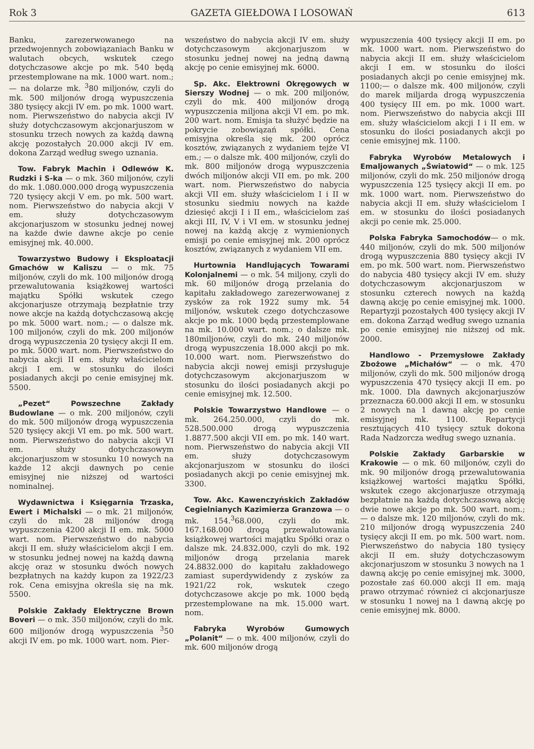Rok 3 GAZETA GIEŁDOWA I LOSOWAŃ 613
Banku, zarezerwowanego na przedwojennych zobowiązaniach Banku w walutach obcych, wskutek czego dotychczasowe akcje po mk. 540 będą przestemplowane na mk. 1000 wart. nom.; — na dolarze mk. <sup>3</sup>80 miljonów, czyli do mk. 500 miljonów drogą wypuszczenia 380 tysięcy akcji IV em. po mk. 1000 wart. nom. Pierwszeństwo do nabycia akcji IV służy dotychczasowym akcjonarjuszom w stosunku trzech nowych za każdą dawną akcję pozostałych 20.000 akcji IV em. dokona Zarząd według swego uznania.
Tow. Fabryk Machin i Odlewów K. Rudzki i S-ka — o mk. 360 miljonów, czyli do mk. 1.080.000.000 drogą wypuszczenia 720 tysięcy akcji V em. po mk. 500 wart. nom. Pierwszeństwo do nabycia akcji V em. służy dotychczasowym akcjonarjuszom w stosunku jednej nowej na każde dwie dawne akcje po cenie emisyjnej mk. 40.000.
Towarzystwo Budowy i Eksploatacji Gmachów w Kaliszu — o mk. 75 miljonów, czyli do mk. 100 miljonów drogą przewalutowania książkowej wartości majątku Spółki wskutek czego akcjonarjusze otrzymają bezpłatnie trzy nowe akcje na każdą dotychczasową akcję po mk. 5000 wart. nom.; — o dalsze mk. 100 miljonów, czyli do mk. 200 miljonów drogą wypuszczenia 20 tysięcy akcji II em. po mk. 5000 wart. nom. Pierwszeństwo do nabycia akcji II em. służy właścicielom akcji I em. w stosunku do ilości posiadanych akcji po cenie emisyjnej mk. 5500.
„Pezet“ Powszechne Zakłady Budowlane — o mk. 200 miljonów, czyli do mk. 500 miljonów drogą wypuszczenia 520 tysięcy akcji VI em. po mk. 500 wart. nom. Pierwszeństwo do nabycia akcji VI em. służy dotychczasowym akcjonarjuszom w stosunku 10 nowych na każde 12 akcji dawnych po cenie emisyjnej nie niższej od wartości nominalnej.
Wydawnictwa i Księgarnia Trzaska, Ewert i Michalski — o mk. 21 miljonów, czyli do mk. 28 miljonów drogą wypuszczenia 4200 akcji II em. mk. 5000 wart. nom. Pierwszeństwo do nabycia akcji II em. służy właścicielom akcji I em. w stosunku jednej nowej na każdą dawną akcję oraz w stosunku dwóch nowych bezpłatnych na każdy kupon za 1922/23 rok. Cena emisyjna określa się na mk. 5500.
Polskie Zakłady Elektryczne Brown Boveri — o mk. 350 miljonów, czyli do mk. 600 miljonów drogą wypuszczenia <sup>3</sup>50 akcji IV em. po mk. 1000 wart. nom. Pier-
wszeństwo do nabycia akcji IV em. służy dotychczasowym akcjonarjuszom w stosunku jednej nowej na jedną dawną akcję po cenie emisyjnej mk. 6000.
Sp. Akc. Elektrowni Okręgowych w Sierszy Wodnej — o mk. 200 miljonów, czyli do mk. 400 miljonów drogą wypuszczenia miljona akcji VI em. po mk. 200 wart. nom. Emisja ta służyć będzie na pokrycie zobowiązań spółki. Cena emisyjna określa się mk. 200 oprócz kosztów, związanych z wydaniem tejże VI em.; — o dalsze mk. 400 miljonów, czyli do mk. 800 miljonów drogą wypuszczenia dwóch miljonów akcji VII em. po mk. 200 wart. nom. Pierwszeństwo do nabycia akcji VII em. służy właścicielom I i II w stosunku siedmiu nowych na każde dziesięć akcji I i II em., właścicielom zaś akcji III, IV, V i VI em. w stosunku jednej nowej na każdą akcję z wymienionych emisji po cenie emisyjnej mk. 200 oprócz kosztów, związanych z wydaniem VII em.
Hurtownia Handlujących Towarami Kolonjalnemi — o mk. 54 miljony, czyli do mk. 60 miljonów drogą przelania do kapitału zakładowego zarezerwowanej z zysków za rok 1922 sumy mk. 54 miljonów, wskutek czego dotychczasowe akcje po mk. 1000 będą przestemplowane na mk. 10.000 wart. nom.; o dalsze mk. 180miljonów, czyli do mk. 240 miljonów drogą wypuszczenia 18.000 akcji po mk. 10.000 wart. nom. Pierwszeństwo do nabycia akcji nowej emisji przysługuje dotychczasowym akcjonarjuszom w stosunku do ilości posiadanych akcji po cenie emisyjnej mk. 12.500.
Polskie Towarzystwo Handlowe — o mk. 264.250.000, czyli do mk. 528.500.000 drogą wypuszczenia 1.8877.500 akcji VII em. po mk. 140 wart. nom. Pierwszeństwo do nabycia akcji VII em. służy dotychczasowym akcjonarjuszom w stosunku do ilości posiadanych akcji po cenie emisyjnej mk. 3300.
Tow. Akc. Kawenczyńskich Zakładów Cegielnianych Kazimierza Granzowa — o mk. 154.<sup>3</sup>68.000, czyli do mk. 167.168.000 drogą przewalutowania książkowej wartości majątku Spółki oraz o dalsze mk. 24.832.000, czyli do mk. 192 miljonów drogą przelania marek 24.8832.000 do kapitału zakładowego zamiast superdywidendy z zysków za 1921/22 rok, wskutek czego dotychczasowe akcje po mk. 1000 będą przestemplowane na mk. 15.000 wart. nom.
Fabryka Wyrobów Gumowych „Polanit“ — o mk. 400 miljonów, czyli do mk. 600 miljonów drogą
wypuszczenia 400 tysięcy akcji II em. po mk. 1000 wart. nom. Pierwszeństwo do nabycia akcji II em. służy właścicielom akcji I em. w stosunku do ilości posiadanych akcji po cenie emisyjnej mk. 1100;— o dalsze mk. 400 miljonów, czyli do marek miljarda drogą wypuszczenia 400 tysięcy III em. po mk. 1000 wart. nom. Pierwszeństwo do nabycia akcji III em. służy właścicielom akcji I i II em. w stosunku do ilości posiadanych akcji po cenie emisyjnej mk. 1100.
Fabryka Wyrobów Metalowych i Emaljowanych „Światowid“ — o mk. 125 miljonów, czyli do mk. 250 miljonów drogą wypuszczenia 125 tysięcy akcji II em. po mk. 1000 wart. nom. Pierwszeństwo do nabycia akcji II em. służy właścicielom I em. w stosunku do ilości posiadanych akcji po cenie mk. 25.000.
Polska Fabryka Samochodów— o mk. 440 miljonów, czyli do mk. 500 miljonów drogą wypuszczenia 880 tysięcy akcji IV em. po mk. 500 wart. nom. Pierwszeństwo do nabycia 480 tysięcy akcji IV em. służy dotychczasowym akcjonarjuszom w stosunku czterech nowych na każdą dawną akcję po cenie emisyjnej mk. 1000. Repartyzji pozostałych 400 tysięcy akcji IV em. dokona Zarząd według swego uznania po cenie emisyjnej nie niższej od mk. 2000.
Handlowo - Przemysłowe Zakłady Zbożowe „Michałów“ — o mk. 470 miljonów, czyli do mk. 500 miljonów drogą wypuszczenia 470 tysięcy akcji II em. po mk. 1000. Dla dawnych akcjonarjuszów przeznacza 60.000 akcji II em. w stosunku 2 nowych na 1 dawną akcję po cenie emisyjnej mk. 1100. Repartycji resztujących 410 tysięcy sztuk dokona Rada Nadzorcza według swego uznania.
Polskie Zakłady Garbarskie w Krakowie — o mk. 60 miljonów, czyli do mk. 90 miljonów drogą przewalutowania książkowej wartości majątku Spółki, wskutek czego akcjonarjusze otrzymają bezpłatnie na każdą dotychczasową akcję dwie nowe akcje po mk. 500 wart. nom.; — o dalsze mk. 120 miljonów, czyli do mk. 210 miljonów drogą wypuszczenia 240 tysięcy akcji II em. po mk. 500 wart. nom. Pierwszeństwo do nabycia 180 tysięcy akcji II em. służy dotychczasowym akcjonarjuszom w stosunku 3 nowych na 1 dawną akcję po cenie emisyjnej mk. 3000, pozostałe zaś 60.000 akcji II em. mają prawo otrzymać również ci akcjonarjusze w stosunku 1 nowej na 1 dawną akcję po cenie emisyjnej mk. 8000.